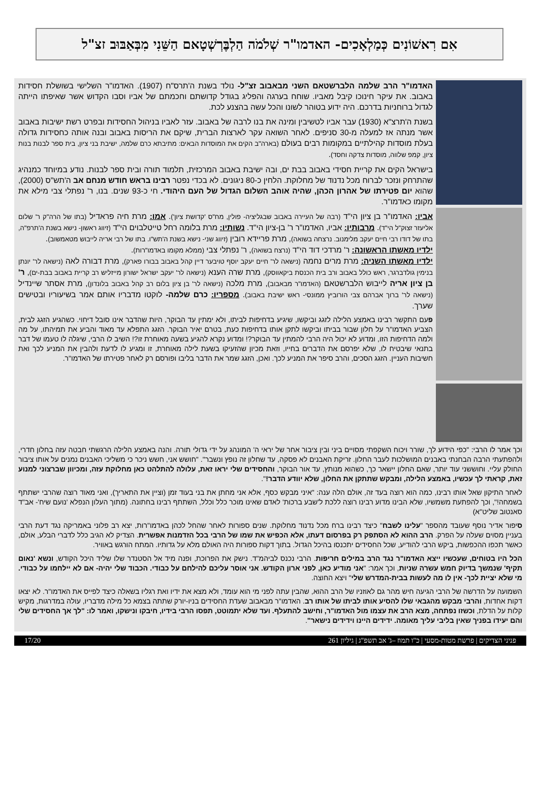אִם רִאשׁוֹנִים כְּמַלְאָכִים- האדמו"ר שְׁלֹמֹה הַלְבֶּרְשְׁטָאם הַשֵּׁנִי מִבְּאַבּוּב זצ"ל
האדמו"ר הרב שלמה הלברשטאם השני מבאבוב זצ"ל- נולד בשנת ה'תרס"ח (1907). האדמו"ר השלישי בשושלת חסידות באבוב. את עיקר חינוכו קיבל מאביו. שוחח בערגה והפליג בגודל קדושתם וחכמתם של אביו וסבו הקדוש אשר שאיפתו הייתה לגדול ברוחניות בדרכם. היה ידוע בטוהר לשונו והכל עשה בהצנע לכת.
בשנת ה'תרצ"א (1930) עבר אביו לטשיבין ומינה את בנו לרבה של באבוב. עזר לאביו בניהול החסידות ובפרט רשת ישיבות באבוב אשר מנתה אז למעלה מ-30 סניפים. לאחר השואה עקר לארצות הברית, שיקם את הריסות באבוב ובנה אותה כחסידות גדולה בעלת מוסדות קהילתיים במקומות רבים בעולם (בארה"ב הקים את המוסדות הבאים: מתיבתא כרם שלמה, ישיבת בני ציון, בית ספר לבנות בנות ציון, קמפ שלווה, מוסדות צדקה וחסד).
בישראל הקים את קריית חסידי באבוב בבת ים, ובה ישיבת באבוב המרכזית, תלמוד תורה ובית ספר לבנות. נודע במיוחד כמנהיג שהתרחק ונזכר לברוח מכל נדנוד של מחלוקת. הלחין כ-80 ניגונים. לא בכדי נפטר רבינו בראש חודש מנחם אב ה'תש"ס (2000), שהוא יום פטירתו של אהרון הכהן, שהיה אוהב השלום הגדול של העם היהודי. חי כ-93 שנים. בנו, ר' נפתלי צבי מילא את מקומו כאדמו"ר.
אביו: האדמו"ר בן ציון הי"ד (רבה של העיירה באבוב שבגליציה- פולין, מח"ס 'קדושת ציון'). אמו: מרת חיה פראדיל (בתו של הרה"ק ר' שלום אליעזר זצוק"ל הי"ד). מרבותיו: אביו, האדמו"ר ר' בן-ציון הי"ד. נשותיו: מרת בלומה רחל טייטלבוים הי"ד (זיווג ראשון- נישא בשנת ה'תרפ"ה, בתו של דודו רבי חיים יעקב מלימנוב. נרצחה בשואה), מרת פריידא רובין (זיווג שני- נישא בשנת ה'תש"ו. בתו של רבי אריה לייבוש מטאמשוב).
ילדיו מאשתו הראשונה: ר' מרדכי דוד הי"ד (נרצח בשואה), ר' נפתלי צבי (ממלא מקומו באדמו"רות).
ילדיו מאשתו השניה: מרת מרים נחמה (נישאה לר' חיים יעקב יוסף טויבער דיין קהל באבוב בבורו פארק), מרת דבורה לאה (נישאה לר' יונתן בנימין גולדברגר, ראש כולל באבוב ורב בית הכנסת ביקאווסק), מרת שרה הענא (נישאה לר' יעקב ישראל ישורון מייזליש רב קריית באבוב בבת-ים), ר' בן ציון אריה לייבוש הלברשטאם (האדמו"ר מבאבוב), מרת מלכה (נישאה לר' בן ציון בלום רב קהל באבוב בלונדון), מרת אסתר שיינדיל (נישאה לר' ברוך אברהם צבי הורוביץ ממונסי- ראש ישיבת באבוב). מספריו: כרם שלמה- לוקטו מדבריו אותם אמר בשיעוריו ובטישים שערך.
פעם התקשר רבינו באמצע הלילה לזגג וביקשו, שיגיע בדחיפות לביתו, ולא ימתין עד הבוקר, היות שהדבר אינו סובל דיחוי. כשהגיע הזגג לבית, הצביע האדמו"ר על חלון שבור בביתו וביקשו לתקן אותו בדחיפות כעת, בטרם יאיר הבוקר. הזגג התפלא עד מאוד והביע את תמיהתו, על מה ולמה הדחיפות הזו, ומדוע לא יכול היה הרבי להמתין עד הבוקר?! ומדוע נקרא להגיע בשעה מאוחרת זו?! השיב לו הרבי, שיגלה לו טעמו של דבר בתנאי שיבטיח לו, שלא יפרסם את הדברים בחייו, וזאת מכיון שהזעיקו בשעת לילה מאוחרת, זו ומגיע לו לדעת ולהבין את המניע לכך ואת חשיבות העניין. הזגג הסכים, והרב סיפר את המניע לכך. ואכן, הזגג שמר את הדבר בליבו ופורסם רק לאחר פטירתו של האדמו"ר.
וכך אמר לו הרבי: "כפי הידוע לך, שורר ויכוח השקפתי מסויים ביני ובין ציבור אחר של יראי ה' המונהג על ידי גדולי תורה. והנה באמצע הלילה הרגשתי חבטה עזה בחלון חדרי, ולהפתעתי הרבה הבחנתי באבנים המושלכות לעבר החלון. זריקת האבנים לא פסקה, עד שחלון זה נופץ ונשבר". "חושש אני, חשש ניכר כי משליכי האבנים נמנים על אותו ציבור החולק עליי. וחוששני עוד יותר, שאם החלון יישאר כך, כשהוא מנותץ, עד אור הבוקר, והחסידים שלי יראו זאת, עלולה להתלהט כאן מחלוקת עזה, ומכיוון שברצוני למנוע זאת, קראתי לך עכשיו, באמצע הלילה, ומבקש שתתקן את החלון, שלא יוודע הדבר!".
לאחר התיקון שאל אותו רבינו, כמה הוא רוצה בעד זה, אולם הלה ענה: "איני מבקש כסף, אלא אני מחתן את בני בעוד זמן (וציין את התאריך), ואני מאוד רוצה שהרבי ישתתף בשמחה!", וכך להפתעת משמשיו, שלא הבינו מדוע רבינו רוצה ללכת ל'שבע ברכות' לאדם שאינו מוכר כלל וכלל, השתתף רבינו בחתונה. (מתוך העלון הנפלא 'נועם שיח'- אב"ד סאנטוב שליט"א)
סיפור אדיר נוסף שעובד מהספר "עלינו לשבח" כיצד רבינו ברח מכל נדנוד מחלוקת. שנים ספורות לאחר שהחל לכהן באדמו"רות, יצא רב פלוני באמריקה נגד דעת הרבי בעניין מסוים שעלה על הפרק. הרב ההוא לא הסתפק רק בפרסום דעתו, אלא הכפיש את שמו של הרבי בכל הזדמנות אפשרית. הצדיק לא הגיב כלל לדברי הבלע, אולם, כאשר תכפו ההכפשות, ביקש הרבי להודיע, שכל החסידים יתכנסו בהיכל הגדול. בתוך דקות ספורות היה האולם מלא על גדותיו. המתח הורגש באוויר.
הכל היו בטוחים, שעכשיו ייצא האדמו"ר נגד הרב במילים חריפות. הרבי נכנס לביהמ"ד. נישק את הפרוכת, ופנה מיד אל הסטנדר שלו שליד היכל הקודש, ונשא 'נאום תקיף' שנמשך בדיוק חמש עשרה שניות, וכך אמר: "אני מודיע כאן, לפני ארון הקודש. אני אוסר עליכם להילחם על כבודי. הכבוד שלי יהיה- אם לא יילחמו על כבודי. מי שלא יציית לכך- אין לו מה לעשות בבית-המדרש שלי" ויצא החוצה.
השמועה על הדרשה של הרבי הגיעה חיש מהר גם לאוזניו של הרב ההוא, שהבין עתה לפני מי הוא עומד, ולא מצא את ידיו ואת רגליו בשאלה כיצד לפייס את האדמו"ר. לא יצאו דקות אחדות, והרבי מבקש מהגבאי שלו להסיע אותו לביתו של אותו רב. האדמו"ר מבאבוב שעדת החסידים בניו-יורק שתתה בצמא כל מילה מדבריו, עולה במדרגות, מקיש קלות על הדלת, וכשזו נפתחה, מצא הרב את עצמו מול האדמו"ר, וחישב להתעלף. ועד שלא יתמוטט, תפסו הרבי בידיו, חיבקו ונישקו, ואמר לו: "לך אך החסידים שלי והם יעידו בפניך שאין בליבי עליך מאומה. ידידים היינו וידידים נישאר".
פניני הצדיקים | פרשת מטות-מסעי | כ"ו תמוז –ג' אב תשפ"ג | גיליון 261 17/20